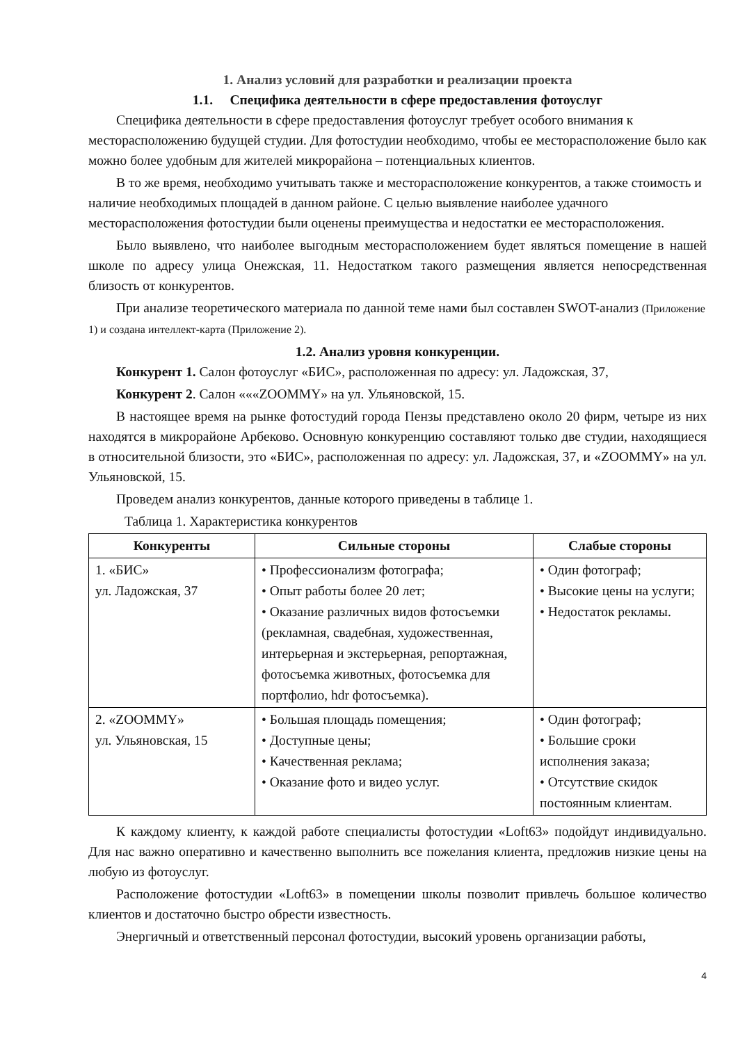1. Анализ условий для разработки и реализации проекта
1.1. Специфика деятельности в сфере предоставления фотоуслуг
Специфика деятельности в сфере предоставления фотоуслуг требует особого внимания к месторасположению будущей студии. Для фотостудии необходимо, чтобы ее месторасположение было как можно более удобным для жителей микрорайона – потенциальных клиентов.
В то же время, необходимо учитывать также и месторасположение конкурентов, а также стоимость и наличие необходимых площадей в данном районе. С целью выявление наиболее удачного месторасположения фотостудии были оценены преимущества и недостатки ее месторасположения.
Было выявлено, что наиболее выгодным месторасположением будет являться помещение в нашей школе по адресу улица Онежская, 11. Недостатком такого размещения является непосредственная близость от конкурентов.
При анализе теоретического материала по данной теме нами был составлен SWOT-анализ (Приложение 1) и создана интеллект-карта (Приложение 2).
1.2. Анализ уровня конкуренции.
Конкурент 1. Салон фотоуслуг «БИС», расположенная по адресу: ул. Ладожская, 37,
Конкурент 2. Салон «««ZOOMMY» на ул. Ульяновской, 15.
В настоящее время на рынке фотостудий города Пензы представлено около 20 фирм, четыре из них находятся в микрорайоне Арбеково. Основную конкуренцию составляют только две студии, находящиеся в относительной близости, это «БИС», расположенная по адресу: ул. Ладожская, 37, и «ZOOMMY» на ул. Ульяновской, 15.
Проведем анализ конкурентов, данные которого приведены в таблице 1.
Таблица 1. Характеристика конкурентов
| Конкуренты | Сильные стороны | Слабые стороны |
| --- | --- | --- |
| 1. «БИС» ул. Ладожская, 37 | • Профессионализм фотографа; • Опыт работы более 20 лет; • Оказание различных видов фотосъемки (рекламная, свадебная, художественная, интерьерная и экстерьерная, репортажная, фотосъемка животных, фотосъемка для портфолио, hdr фотосъемка). | • Один фотограф; • Высокие цены на услуги; • Недостаток рекламы. |
| 2. «ZOOMMY» ул. Ульяновская, 15 | • Большая площадь помещения; • Доступные цены; • Качественная реклама; • Оказание фото и видео услуг. | • Один фотограф; • Большие сроки исполнения заказа; • Отсутствие скидок постоянным клиентам. |
К каждому клиенту, к каждой работе специалисты фотостудии «Loft63» подойдут индивидуально. Для нас важно оперативно и качественно выполнить все пожелания клиента, предложив низкие цены на любую из фотоуслуг.
Расположение фотостудии «Loft63» в помещении школы позволит привлечь большое количество клиентов и достаточно быстро обрести известность.
Энергичный и ответственный персонал фотостудии, высокий уровень организации работы,
4